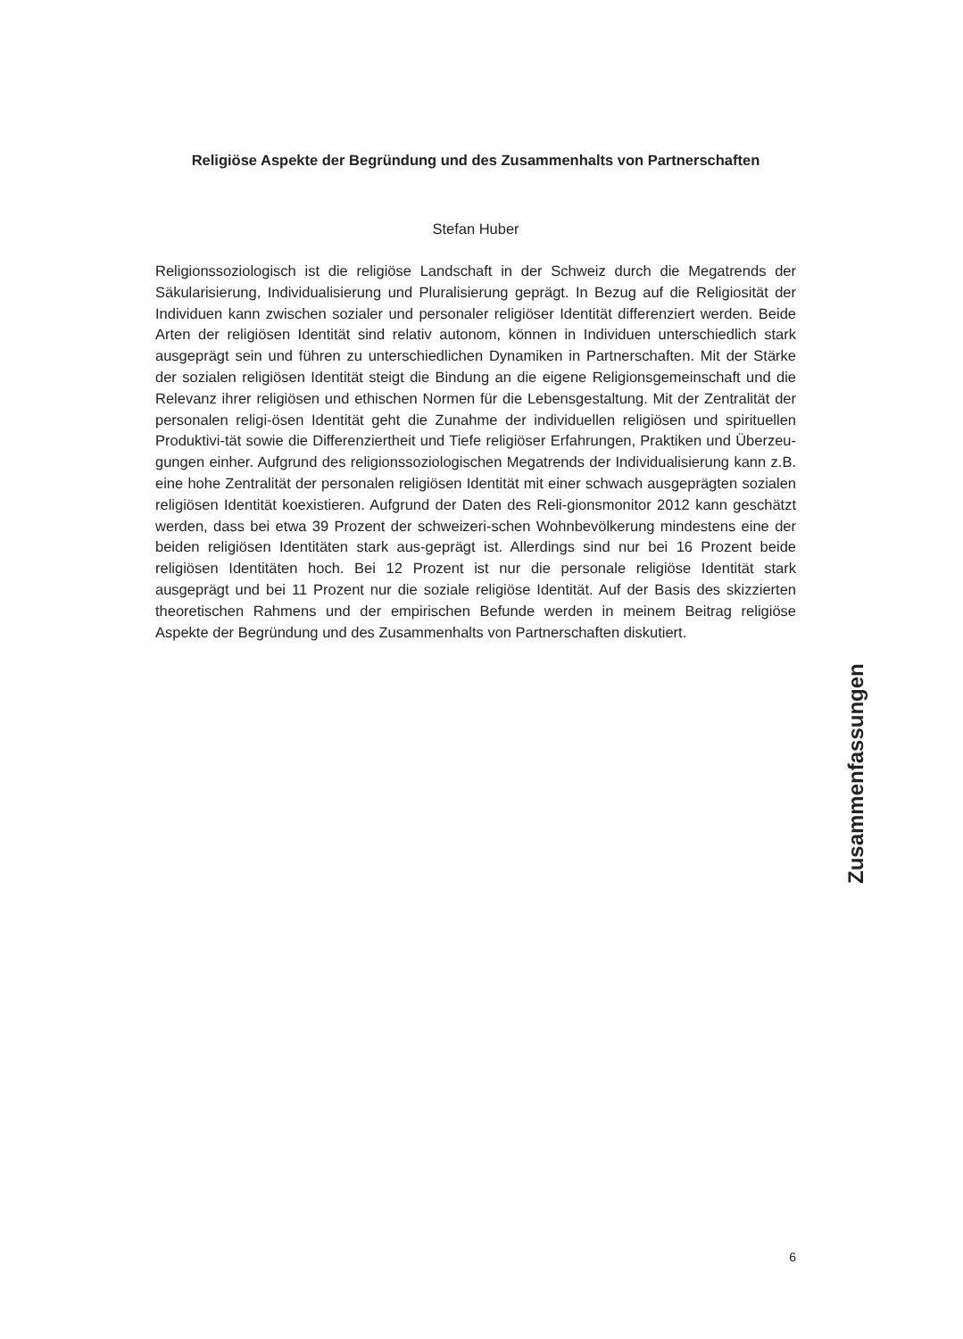Religiöse Aspekte der Begründung und des Zusammenhalts von Partnerschaften
Stefan Huber
Religionssoziologisch ist die religiöse Landschaft in der Schweiz durch die Megatrends der Säkularisierung, Individualisierung und Pluralisierung geprägt. In Bezug auf die Religiosität der Individuen kann zwischen sozialer und personaler religiöser Identität differenziert werden. Beide Arten der religiösen Identität sind relativ autonom, können in Individuen unterschiedlich stark ausgeprägt sein und führen zu unterschiedlichen Dynamiken in Partnerschaften. Mit der Stärke der sozialen religiösen Identität steigt die Bindung an die eigene Religionsgemeinschaft und die Relevanz ihrer religiösen und ethischen Normen für die Lebensgestaltung. Mit der Zentralität der personalen religi-ösen Identität geht die Zunahme der individuellen religiösen und spirituellen Produktivi-tät sowie die Differenziertheit und Tiefe religiöser Erfahrungen, Praktiken und Überzeu-gungen einher. Aufgrund des religionssoziologischen Megatrends der Individualisierung kann z.B. eine hohe Zentralität der personalen religiösen Identität mit einer schwach ausgeprägten sozialen religiösen Identität koexistieren. Aufgrund der Daten des Reli-gionsmonitor 2012 kann geschätzt werden, dass bei etwa 39 Prozent der schweizeri-schen Wohnbevölkerung mindestens eine der beiden religiösen Identitäten stark aus-geprägt ist. Allerdings sind nur bei 16 Prozent beide religiösen Identitäten hoch. Bei 12 Prozent ist nur die personale religiöse Identität stark ausgeprägt und bei 11 Prozent nur die soziale religiöse Identität. Auf der Basis des skizzierten theoretischen Rahmens und der empirischen Befunde werden in meinem Beitrag religiöse Aspekte der Begründung und des Zusammenhalts von Partnerschaften diskutiert.
Zusammenfassungen
6